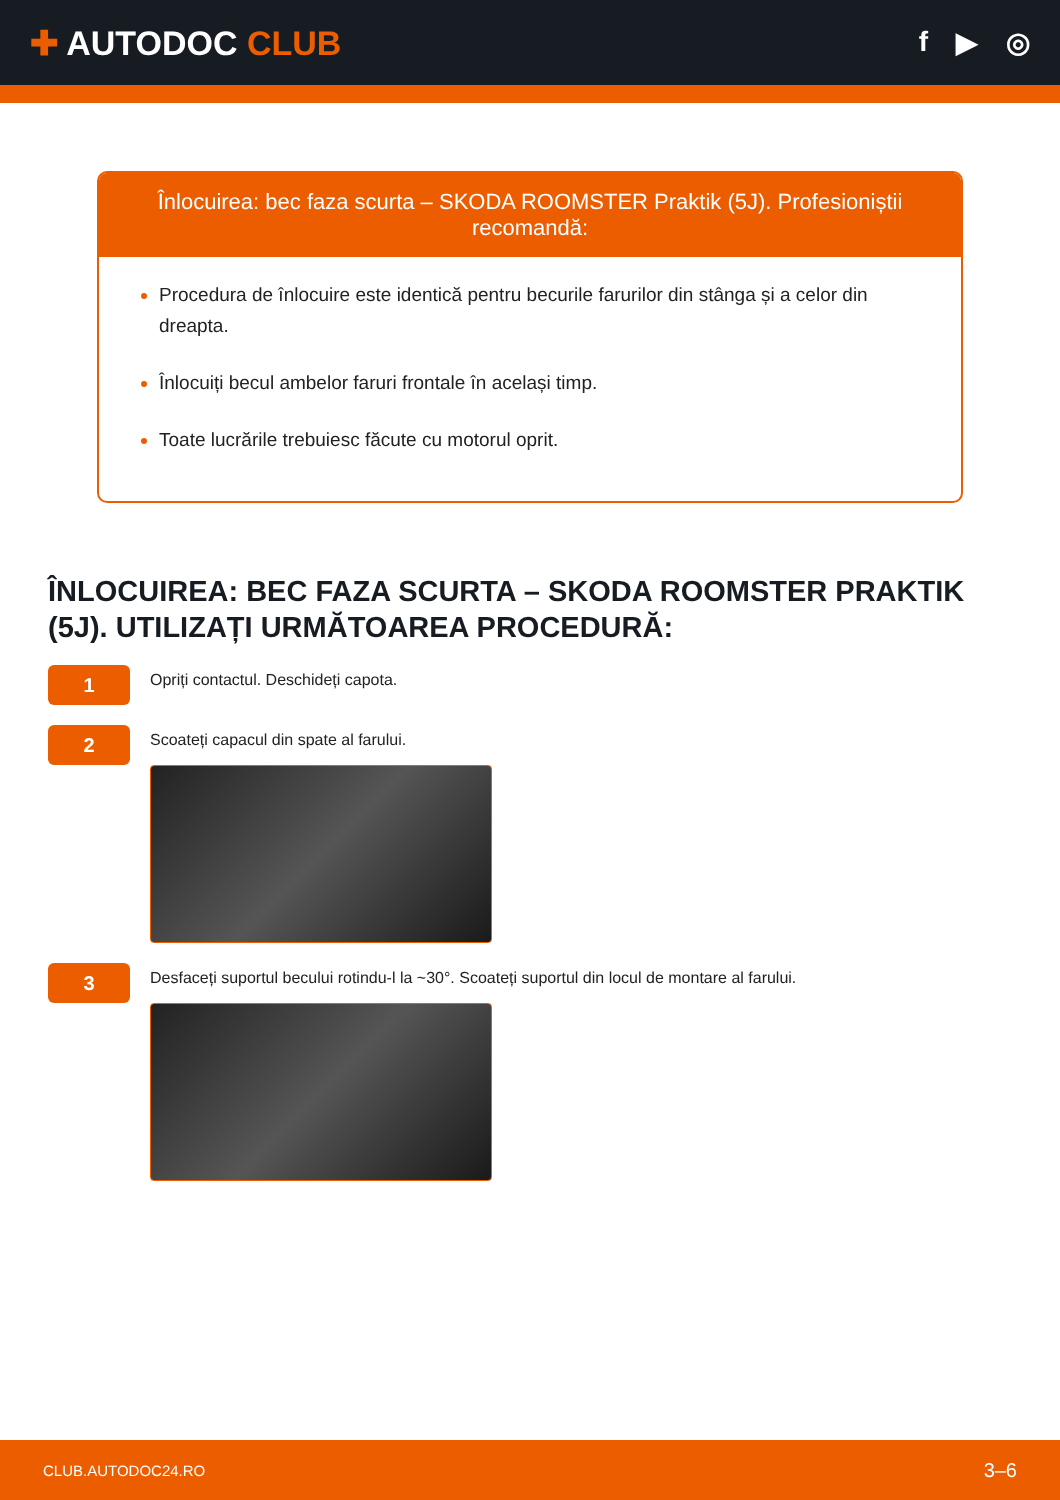✚ AUTODOC CLUB
f ▶ ◎
Înlocuirea: bec faza scurta – SKODA ROOMSTER Praktik (5J). Profesioniștii recomandă:
Procedura de înlocuire este identică pentru becurile farurilor din stânga și a celor din dreapta.
Înlocuiți becul ambelor faruri frontale în același timp.
Toate lucrările trebuiesc făcute cu motorul oprit.
ÎNLOCUIREA: BEC FAZA SCURTA – SKODA ROOMSTER PRAKTIK (5J). UTILIZAȚI URMĂTOAREA PROCEDURĂ:
1
Opriți contactul. Deschideți capota.
2
Scoateți capacul din spate al farului.
3
Desfaceți suportul becului rotindu-l la ~30°. Scoateți suportul din locul de montare al farului.
CLUB.AUTODOC24.RO 3–6